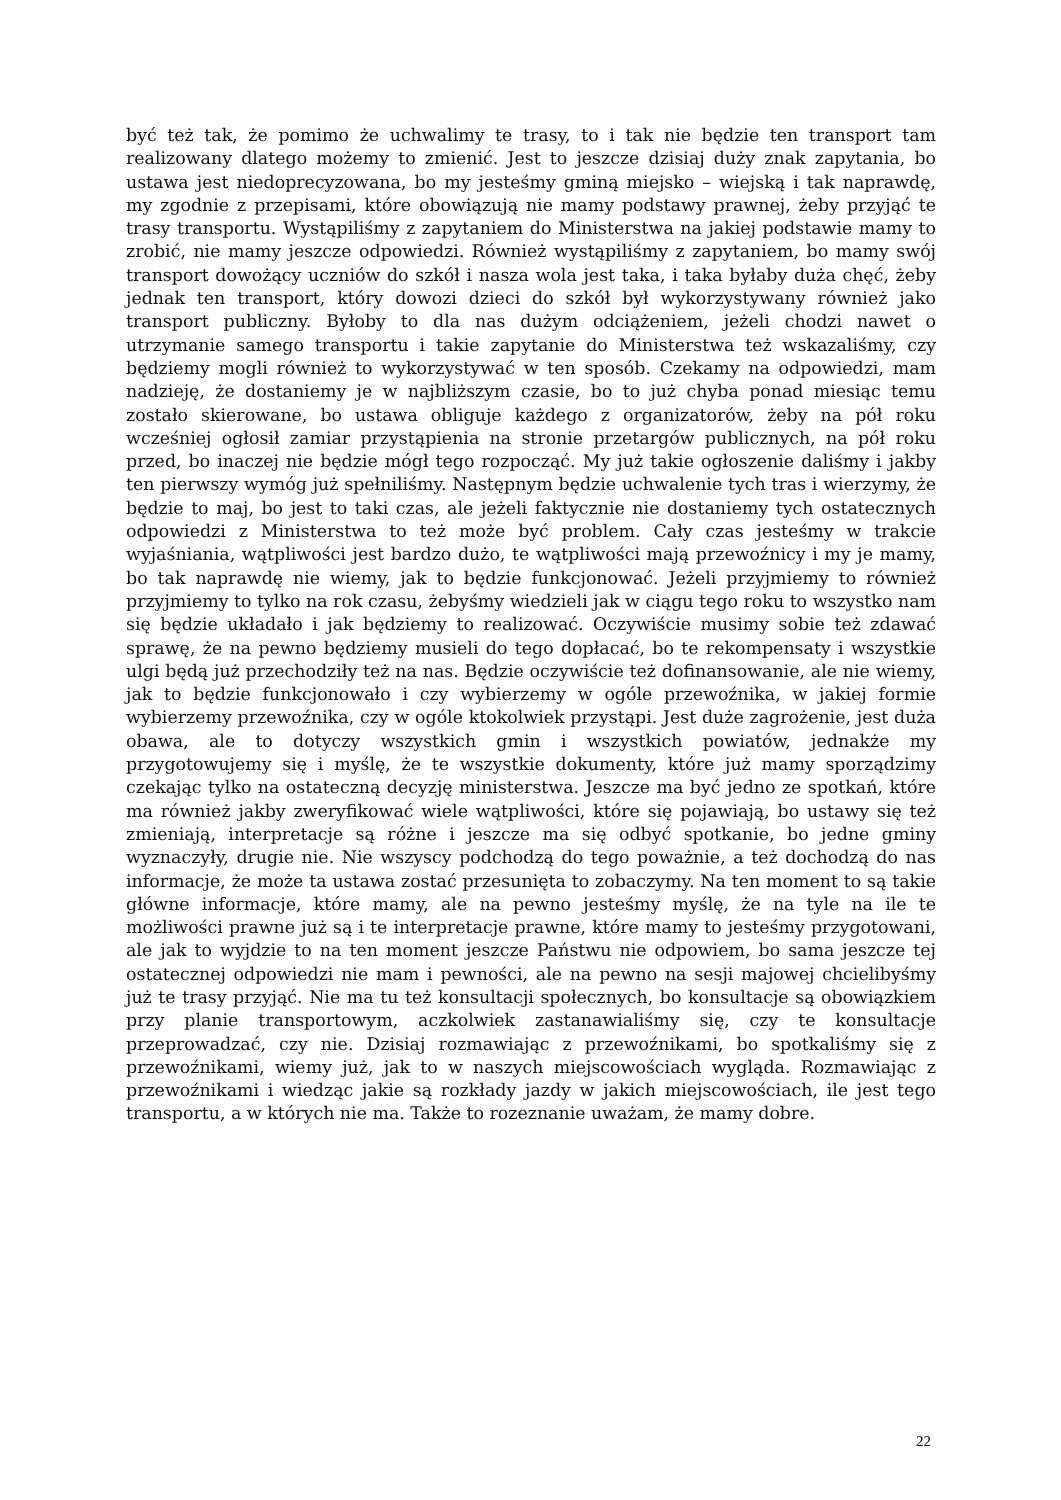być też tak, że pomimo że uchwalimy te trasy, to i tak nie będzie ten transport tam realizowany dlatego możemy to zmienić. Jest to jeszcze dzisiaj duży znak zapytania, bo ustawa jest niedoprecyzowana, bo my jesteśmy gminą miejsko – wiejską i tak naprawdę, my zgodnie z przepisami, które obowiązują nie mamy podstawy prawnej, żeby przyjąć te trasy transportu. Wystąpiliśmy z zapytaniem do Ministerstwa na jakiej podstawie mamy to zrobić, nie mamy jeszcze odpowiedzi. Również wystąpiliśmy z zapytaniem, bo mamy swój transport dowożący uczniów do szkół i nasza wola jest taka, i taka byłaby duża chęć, żeby jednak ten transport, który dowozi dzieci do szkół był wykorzystywany również jako transport publiczny. Byłoby to dla nas dużym odciążeniem, jeżeli chodzi nawet o utrzymanie samego transportu i takie zapytanie do Ministerstwa też wskazaliśmy, czy będziemy mogli również to wykorzystywać w ten sposób. Czekamy na odpowiedzi, mam nadzieję, że dostaniemy je w najbliższym czasie, bo to już chyba ponad miesiąc temu zostało skierowane, bo ustawa obliguje każdego z organizatorów, żeby na pół roku wcześniej ogłosił zamiar przystąpienia na stronie przetargów publicznych, na pół roku przed, bo inaczej nie będzie mógł tego rozpocząć. My już takie ogłoszenie daliśmy i jakby ten pierwszy wymóg już spełniliśmy. Następnym będzie uchwalenie tych tras i wierzymy, że będzie to maj, bo jest to taki czas, ale jeżeli faktycznie nie dostaniemy tych ostatecznych odpowiedzi z Ministerstwa to też może być problem. Cały czas jesteśmy w trakcie wyjaśniania, wątpliwości jest bardzo dużo, te wątpliwości mają przewoźnicy i my je mamy, bo tak naprawdę nie wiemy, jak to będzie funkcjonować. Jeżeli przyjmiemy to również przyjmiemy to tylko na rok czasu, żebyśmy wiedzieli jak w ciągu tego roku to wszystko nam się będzie układało i jak będziemy to realizować. Oczywiście musimy sobie też zdawać sprawę, że na pewno będziemy musieli do tego dopłacać, bo te rekompensaty i wszystkie ulgi będą już przechodziły też na nas. Będzie oczywiście też dofinansowanie, ale nie wiemy, jak to będzie funkcjonowało i czy wybierzemy w ogóle przewoźnika, w jakiej formie wybierzemy przewoźnika, czy w ogóle ktokolwiek przystąpi. Jest duże zagrożenie, jest duża obawa, ale to dotyczy wszystkich gmin i wszystkich powiatów, jednakże my przygotowujemy się i myślę, że te wszystkie dokumenty, które już mamy sporządzimy czekając tylko na ostateczną decyzję ministerstwa. Jeszcze ma być jedno ze spotkań, które ma również jakby zweryfikować wiele wątpliwości, które się pojawiają, bo ustawy się też zmieniają, interpretacje są różne i jeszcze ma się odbyć spotkanie, bo jedne gminy wyznaczyły, drugie nie. Nie wszyscy podchodzą do tego poważnie, a też dochodzą do nas informacje, że może ta ustawa zostać przesunięta to zobaczymy. Na ten moment to są takie główne informacje, które mamy, ale na pewno jesteśmy myślę, że na tyle na ile te możliwości prawne już są i te interpretacje prawne, które mamy to jesteśmy przygotowani, ale jak to wyjdzie to na ten moment jeszcze Państwu nie odpowiem, bo sama jeszcze tej ostatecznej odpowiedzi nie mam i pewności, ale na pewno na sesji majowej chcielibyśmy już te trasy przyjąć. Nie ma tu też konsultacji społecznych, bo konsultacje są obowiązkiem przy planie transportowym, aczkolwiek zastanawialiśmy się, czy te konsultacje przeprowadzać, czy nie. Dzisiaj rozmawiając z przewoźnikami, bo spotkaliśmy się z przewoźnikami, wiemy już, jak to w naszych miejscowościach wygląda. Rozmawiając z przewoźnikami i wiedząc jakie są rozkłady jazdy w jakich miejscowościach, ile jest tego transportu, a w których nie ma. Także to rozeznanie uważam, że mamy dobre.
22